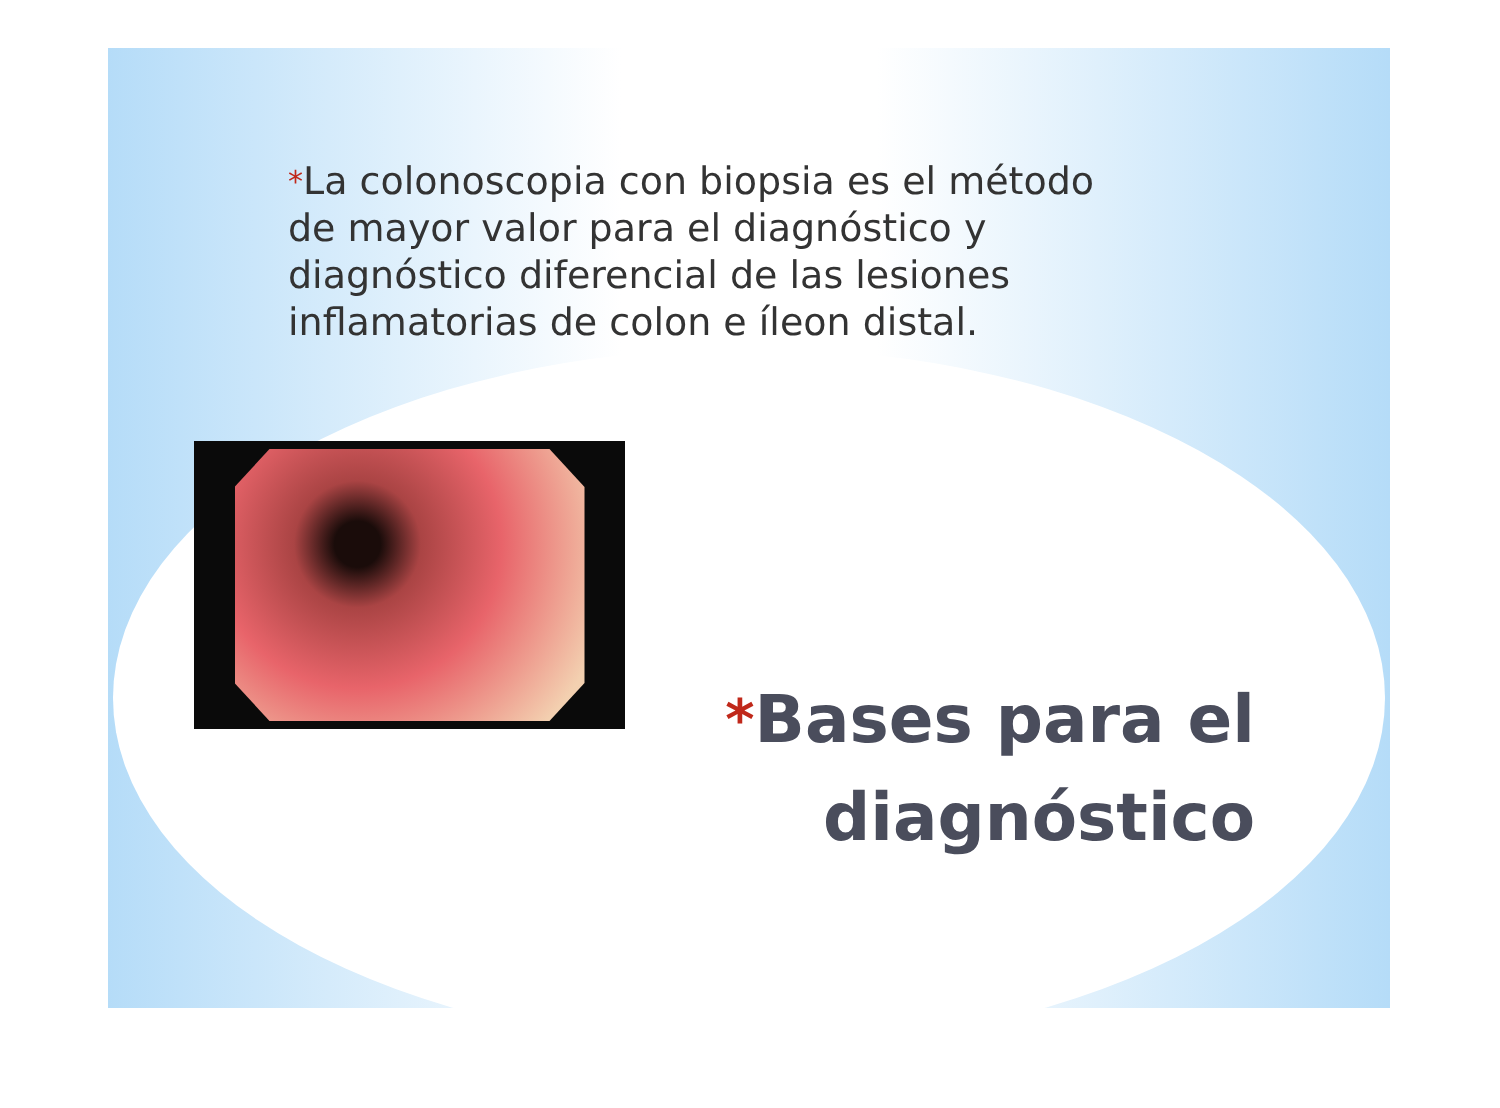*La colonoscopia con biopsia es el método de mayor valor para el diagnóstico y diagnóstico diferencial de las lesiones inflamatorias de colon e íleon distal.
*Bases para el diagnóstico